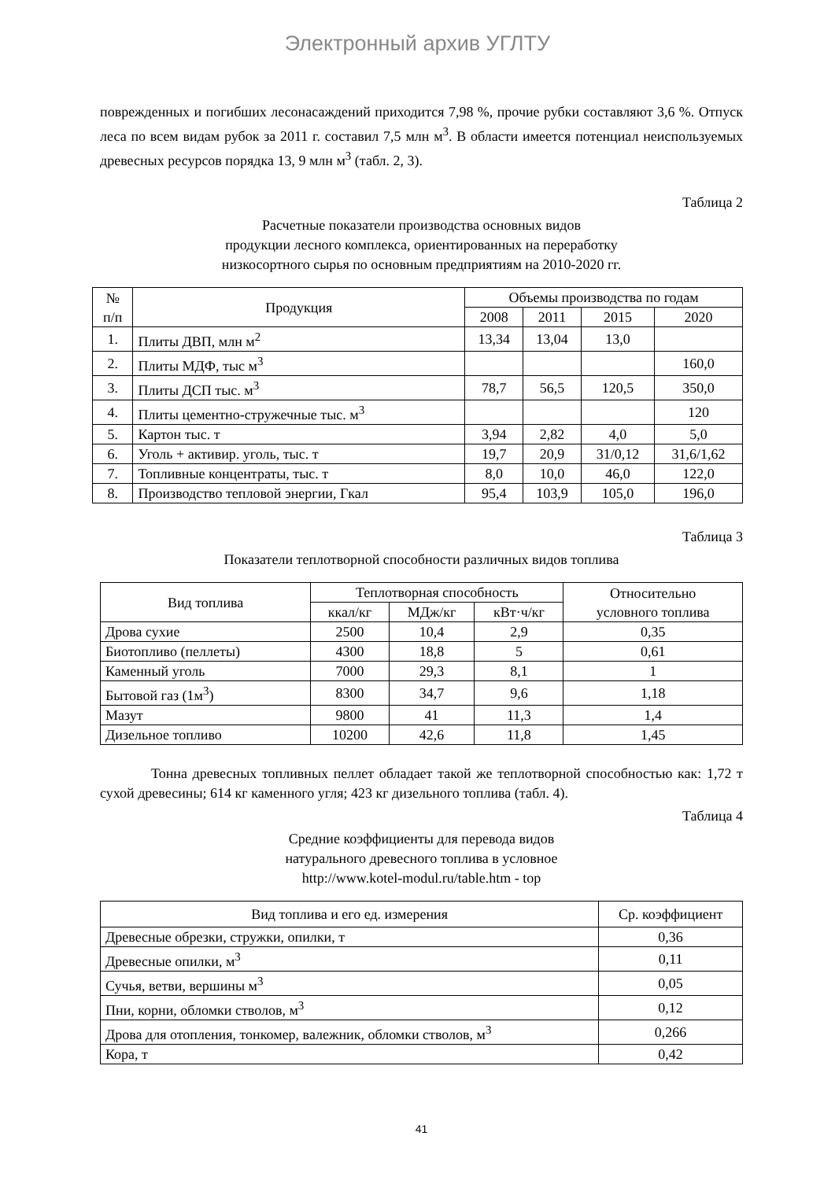Электронный архив УГЛТУ
поврежденных и погибших лесонасаждений приходится 7,98 %, прочие рубки составляют 3,6 %. Отпуск леса по всем видам рубок за 2011 г. составил 7,5 млн м<sup>3</sup>. В области имеется потенциал неиспользуемых древесных ресурсов порядка 13, 9 млн м<sup>3</sup> (табл. 2, 3).
Таблица 2
Расчетные показатели производства основных видов
продукции лесного комплекса, ориентированных на переработку
низкосортного сырья по основным предприятиям на 2010-2020 гг.
| № п/п | Продукция | Объемы производства по годам | | | |
| --- | --- | --- | --- | --- | --- |
| | | 2008 | 2011 | 2015 | 2020 |
| 1. | Плиты ДВП, млн м<sup>2</sup> | 13,34 | 13,04 | 13,0 | |
| 2. | Плиты МДФ, тыс м<sup>3</sup> | | | | 160,0 |
| 3. | Плиты ДСП тыс. м<sup>3</sup> | 78,7 | 56,5 | 120,5 | 350,0 |
| 4. | Плиты цементно-стружечные тыс. м<sup>3</sup> | | | | 120 |
| 5. | Картон тыс. т | 3,94 | 2,82 | 4,0 | 5,0 |
| 6. | Уголь + активир. уголь, тыс. т | 19,7 | 20,9 | 31/0,12 | 31,6/1,62 |
| 7. | Топливные концентраты, тыс. т | 8,0 | 10,0 | 46,0 | 122,0 |
| 8. | Производство тепловой энергии, Гкал | 95,4 | 103,9 | 105,0 | 196,0 |
Таблица 3
Показатели теплотворной способности различных видов топлива
| Вид топлива | Теплотворная способность | | | Относительно условного топлива |
| --- | --- | --- | --- | --- |
| | ккал/кг | МДж/кг | кВт·ч/кг | |
| Дрова сухие | 2500 | 10,4 | 2,9 | 0,35 |
| Биотопливо (пеллеты) | 4300 | 18,8 | 5 | 0,61 |
| Каменный уголь | 7000 | 29,3 | 8,1 | 1 |
| Бытовой газ (1м<sup>3</sup>) | 8300 | 34,7 | 9,6 | 1,18 |
| Мазут | 9800 | 41 | 11,3 | 1,4 |
| Дизельное топливо | 10200 | 42,6 | 11,8 | 1,45 |
Тонна древесных топливных пеллет обладает такой же теплотворной способностью как: 1,72 т сухой древесины; 614 кг каменного угля; 423 кг дизельного топлива (табл. 4).
Таблица 4
Средние коэффициенты для перевода видов
натурального древесного топлива в условное
http://www.kotel-modul.ru/table.htm - top
| Вид топлива и его ед. измерения | Ср. коэффициент |
| --- | --- |
| Древесные обрезки, стружки, опилки, т | 0,36 |
| Древесные опилки, м<sup>3</sup> | 0,11 |
| Сучья, ветви, вершины м<sup>3</sup> | 0,05 |
| Пни, корни, обломки стволов, м<sup>3</sup> | 0,12 |
| Дрова для отопления, тонкомер, валежник, обломки стволов, м<sup>3</sup> | 0,266 |
| Кора, т | 0,42 |
41